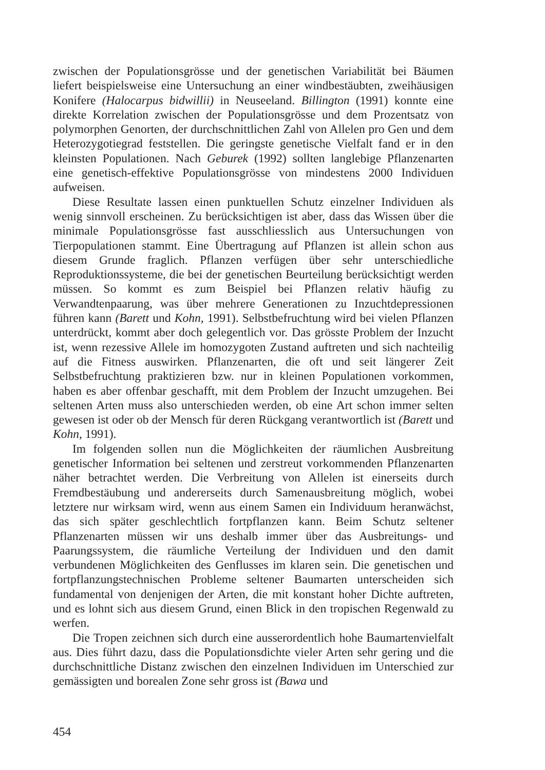zwischen der Populationsgrösse und der genetischen Variabilität bei Bäumen liefert beispielsweise eine Untersuchung an einer windbestäubten, zweihäusigen Konifere (Halocarpus bidwillii) in Neuseeland. Billington (1991) konnte eine direkte Korrelation zwischen der Populationsgrösse und dem Prozentsatz von polymorphen Genorten, der durchschnittlichen Zahl von Allelen pro Gen und dem Heterozygotiegrad feststellen. Die geringste genetische Vielfalt fand er in den kleinsten Populationen. Nach Geburek (1992) sollten langlebige Pflanzenarten eine genetisch-effektive Populationsgrösse von mindestens 2000 Individuen aufweisen.
Diese Resultate lassen einen punktuellen Schutz einzelner Individuen als wenig sinnvoll erscheinen. Zu berücksichtigen ist aber, dass das Wissen über die minimale Populationsgrösse fast ausschliesslich aus Untersuchungen von Tierpopulationen stammt. Eine Übertragung auf Pflanzen ist allein schon aus diesem Grunde fraglich. Pflanzen verfügen über sehr unterschiedliche Reproduktionssysteme, die bei der genetischen Beurteilung berücksichtigt werden müssen. So kommt es zum Beispiel bei Pflanzen relativ häufig zu Verwandtenpaarung, was über mehrere Generationen zu Inzuchtdepressionen führen kann (Barett und Kohn, 1991). Selbstbefruchtung wird bei vielen Pflanzen unterdrückt, kommt aber doch gelegentlich vor. Das grösste Problem der Inzucht ist, wenn rezessive Allele im homozygoten Zustand auftreten und sich nachteilig auf die Fitness auswirken. Pflanzenarten, die oft und seit längerer Zeit Selbstbefruchtung praktizieren bzw. nur in kleinen Populationen vorkommen, haben es aber offenbar geschafft, mit dem Problem der Inzucht umzugehen. Bei seltenen Arten muss also unterschieden werden, ob eine Art schon immer selten gewesen ist oder ob der Mensch für deren Rückgang verantwortlich ist (Barett und Kohn, 1991).
Im folgenden sollen nun die Möglichkeiten der räumlichen Ausbreitung genetischer Information bei seltenen und zerstreut vorkommenden Pflanzenarten näher betrachtet werden. Die Verbreitung von Allelen ist einerseits durch Fremdbestäubung und andererseits durch Samenausbreitung möglich, wobei letztere nur wirksam wird, wenn aus einem Samen ein Individuum heranwächst, das sich später geschlechtlich fortpflanzen kann. Beim Schutz seltener Pflanzenarten müssen wir uns deshalb immer über das Ausbreitungs- und Paarungssystem, die räumliche Verteilung der Individuen und den damit verbundenen Möglichkeiten des Genflusses im klaren sein. Die genetischen und fortpflanzungstechnischen Probleme seltener Baumarten unterscheiden sich fundamental von denjenigen der Arten, die mit konstant hoher Dichte auftreten, und es lohnt sich aus diesem Grund, einen Blick in den tropischen Regenwald zu werfen.
Die Tropen zeichnen sich durch eine ausserordentlich hohe Baumartenvielfalt aus. Dies führt dazu, dass die Populationsdichte vieler Arten sehr gering und die durchschnittliche Distanz zwischen den einzelnen Individuen im Unterschied zur gemässigten und borealen Zone sehr gross ist (Bawa und
454